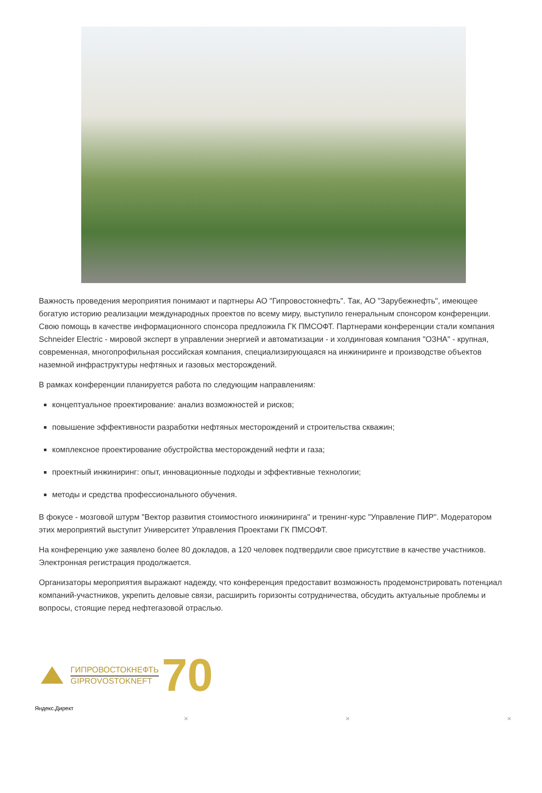Важность проведения мероприятия понимают и партнеры АО "Гипровостокнефть". Так, АО "Зарубежнефть", имеющее богатую историю реализации международных проектов по всему миру, выступило генеральным спонсором конференции. Свою помощь в качестве информационного спонсора предложила ГК ПМСОФТ. Партнерами конференции стали компания Schneider Electric - мировой эксперт в управлении энергией и автоматизации - и холдинговая компания "ОЗНА" - крупная, современная, многопрофильная российская компания, специализирующаяся на инжиниринге и производстве объектов наземной инфраструктуры нефтяных и газовых месторождений.
В рамках конференции планируется работа по следующим направлениям:
концептуальное проектирование: анализ возможностей и рисков;
повышение эффективности разработки нефтяных месторождений и строительства скважин;
комплексное проектирование обустройства месторождений нефти и газа;
проектный инжиниринг: опыт, инновационные подходы и эффективные технологии;
методы и средства профессионального обучения.
В фокусе - мозговой штурм "Вектор развития стоимостного инжиниринга" и тренинг-курс "Управление ПИР". Модератором этих мероприятий выступит Университет Управления Проектами ГК ПМСОФТ.
На конференцию уже заявлено более 80 докладов, а 120 человек подтвердили свое присутствие в качестве участников. Электронная регистрация продолжается.
Организаторы мероприятия выражают надежду, что конференция предоставит возможность продемонстрировать потенциал компаний-участников, укрепить деловые связи, расширить горизонты сотрудничества, обсудить актуальные проблемы и вопросы, стоящие перед нефтегазовой отраслью.
ГИПРОВОСТОКНЕФТЬ
GIPROVOSTOKNEFT
70
Яндекс.Директ
× × ×